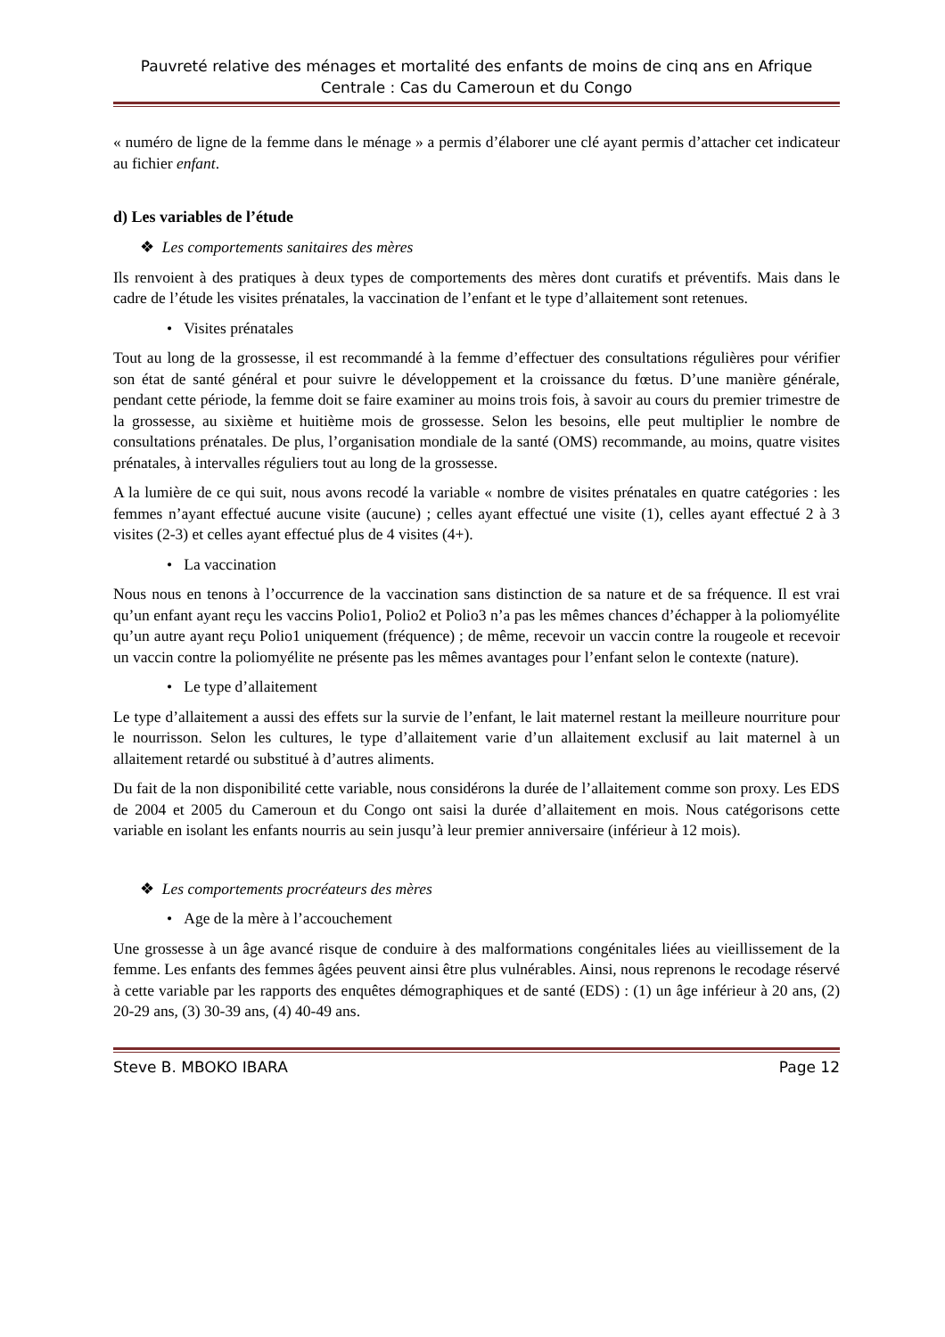Pauvreté relative des ménages et mortalité des enfants de moins de cinq ans en Afrique Centrale : Cas du Cameroun et du Congo
« numéro de ligne de la femme dans le ménage » a permis d’élaborer une clé ayant permis d’attacher cet indicateur au fichier enfant.
d) Les variables de l’étude
❖ Les comportements sanitaires des mères
Ils renvoient à des pratiques à deux types de comportements des mères dont curatifs et préventifs. Mais dans le cadre de l’étude les visites prénatales, la vaccination de l’enfant et le type d’allaitement sont retenues.
• Visites prénatales
Tout au long de la grossesse, il est recommandé à la femme d’effectuer des consultations régulières pour vérifier son état de santé général et pour suivre le développement et la croissance du fœtus. D’une manière générale, pendant cette période, la femme doit se faire examiner au moins trois fois, à savoir au cours du premier trimestre de la grossesse, au sixième et huitième mois de grossesse. Selon les besoins, elle peut multiplier le nombre de consultations prénatales. De plus, l’organisation mondiale de la santé (OMS) recommande, au moins, quatre visites prénatales, à intervalles réguliers tout au long de la grossesse.
A la lumière de ce qui suit, nous avons recodé la variable « nombre de visites prénatales en quatre catégories : les femmes n’ayant effectué aucune visite (aucune) ; celles ayant effectué une visite (1), celles ayant effectué 2 à 3 visites (2-3) et celles ayant effectué plus de 4 visites (4+).
• La vaccination
Nous nous en tenons à l’occurrence de la vaccination sans distinction de sa nature et de sa fréquence. Il est vrai qu’un enfant ayant reçu les vaccins Polio1, Polio2 et Polio3 n’a pas les mêmes chances d’échapper à la poliomyélite qu’un autre ayant reçu Polio1 uniquement (fréquence) ; de même, recevoir un vaccin contre la rougeole et recevoir un vaccin contre la poliomyélite ne présente pas les mêmes avantages pour l’enfant selon le contexte (nature).
• Le type d’allaitement
Le type d’allaitement a aussi des effets sur la survie de l’enfant, le lait maternel restant la meilleure nourriture pour le nourrisson. Selon les cultures, le type d’allaitement varie d’un allaitement exclusif au lait maternel à un allaitement retardé ou substitué à d’autres aliments.
Du fait de la non disponibilité cette variable, nous considérons la durée de l’allaitement comme son proxy. Les EDS de 2004 et 2005 du Cameroun et du Congo ont saisi la durée d’allaitement en mois. Nous catégorisons cette variable en isolant les enfants nourris au sein jusqu’à leur premier anniversaire (inférieur à 12 mois).
❖ Les comportements procréateurs des mères
• Age de la mère à l’accouchement
Une grossesse à un âge avancé risque de conduire à des malformations congénitales liées au vieillissement de la femme. Les enfants des femmes âgées peuvent ainsi être plus vulnérables. Ainsi, nous reprenons le recodage réservé à cette variable par les rapports des enquêtes démographiques et de santé (EDS) : (1) un âge inférieur à 20 ans, (2) 20-29 ans, (3) 30-39 ans, (4) 40-49 ans.
Steve B. MBOKO IBARA Page 12